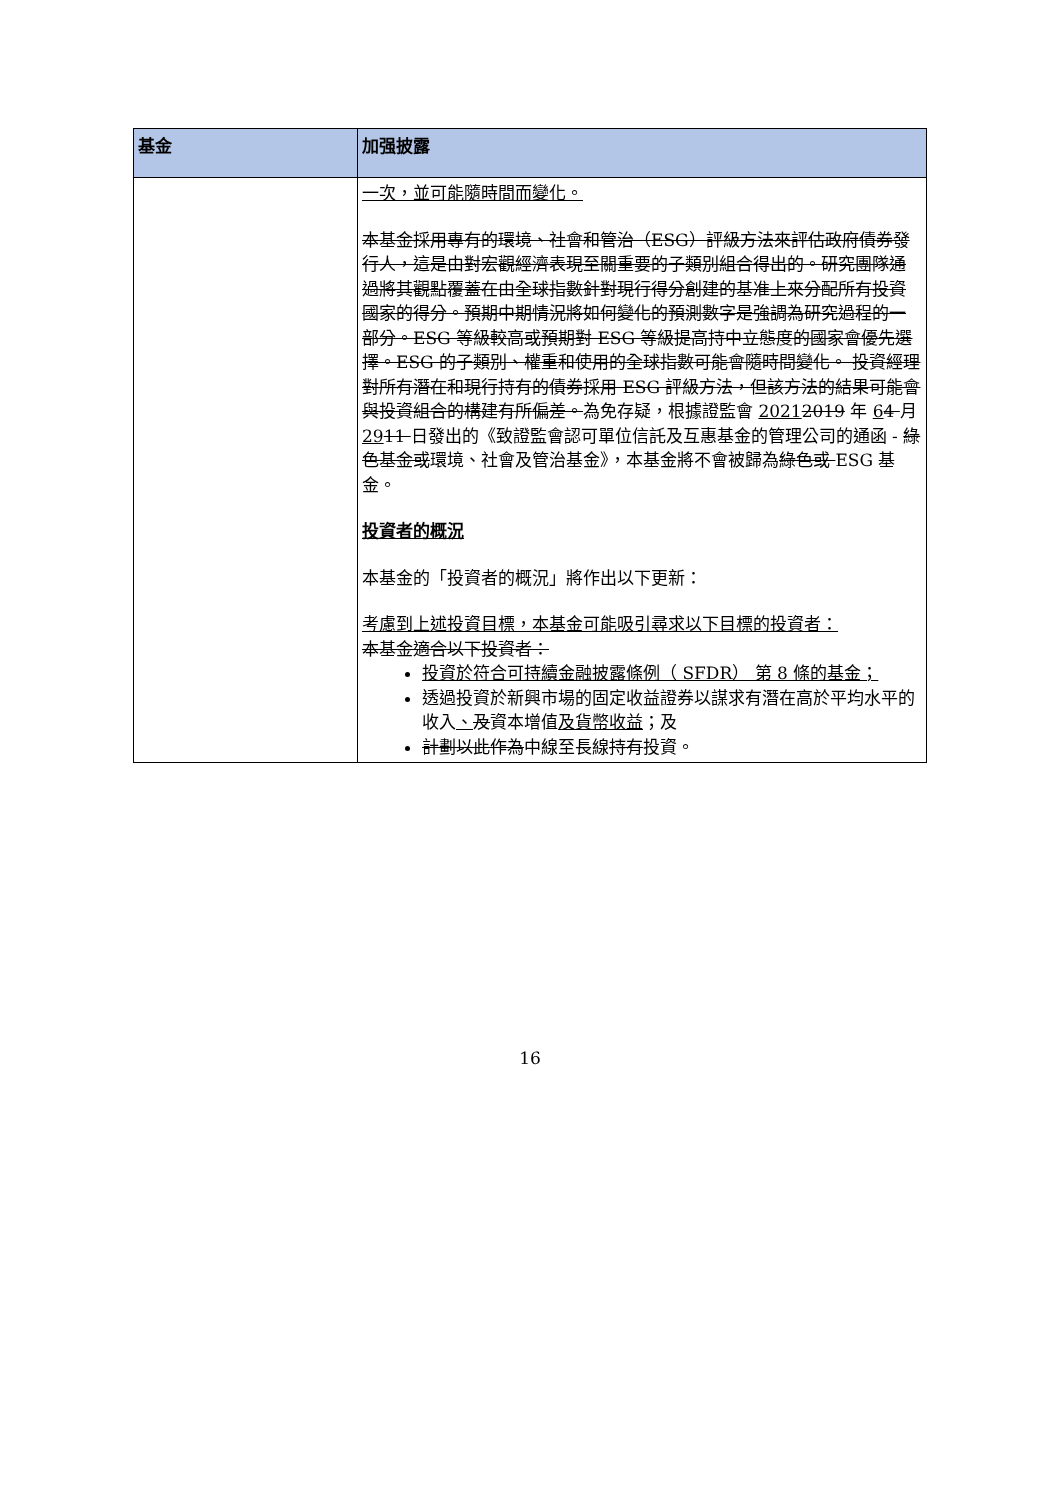| 基金 | 加强披露 |
| --- | --- |
| | 一次，並可能隨時間而變化。 本基金採用專有的環境、社會和管治（ESG）評級方法來評估政府債券發行人，這是由對宏觀經濟表現至關重要的子類別組合得出的。研究團隊通過將其觀點覆蓋在由全球指數針對現行得分創建的基准上來分配所有投資國家的得分。預期中期情況將如何變化的預測數字是強調為研究過程的一部分。ESG 等級較高或預期對 ESG 等級提高持中立態度的國家會優先選擇。ESG 的子類別、權重和使用的全球指數可能會隨時間變化。 投資經理對所有潛在和現行持有的債券採用 ESG 評級方法，但該方法的結果可能會與投資組合的構建有所偏差。 為免存疑，根據證監會 2021 2019 年 6 4 月 29 11 日發出的《致證監會認可單位信託及互惠基金的管理公司的通函 - 綠色基金或 環境、社會及管治基金》，本基金將不會被歸為 綠色或 ESG 基金。 投資者的概況 本基金的「投資者的概況」將作出以下更新： 考慮到上述投資目標，本基金可能吸引尋求以下目標的投資者： 本基金適合以下投資者： 投資於符合可持續金融披露條例（ SFDR） 第 8 條的基金； 透過投資於新興市場的固定收益證券以謀求有潛在高於平均水平的收入 、 及 資本增值 及貨幣收益 ；及 計劃以此作為 中線至長線 持有 投資。 |
16